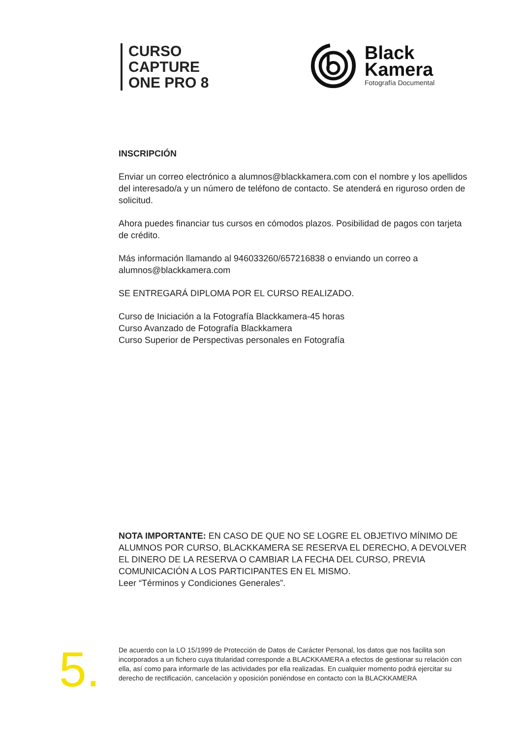CURSO
CAPTURE
ONE PRO 8
Black
Kamera
Fotografía Documental
INSCRIPCIÓN
Enviar un correo electrónico a alumnos@blackkamera.com con el nombre y los apellidos del interesado/a y un número de teléfono de contacto. Se atenderá en riguroso orden de solicitud.
Ahora puedes financiar tus cursos en cómodos plazos. Posibilidad de pagos con tarjeta de crédito.
Más información llamando al 946033260/657216838 o enviando un correo a alumnos@blackkamera.com
SE ENTREGARÁ DIPLOMA POR EL CURSO REALIZADO.
Curso de Iniciación a la Fotografía Blackkamera-45 horas
Curso Avanzado de Fotografía Blackkamera
Curso Superior de Perspectivas personales en Fotografía
NOTA IMPORTANTE: EN CASO DE QUE NO SE LOGRE EL OBJETIVO MÍNIMO DE ALUMNOS POR CURSO, BLACKKAMERA SE RESERVA EL DERECHO, A DEVOLVER EL DINERO DE LA RESERVA O CAMBIAR LA FECHA DEL CURSO, PREVIA COMUNICACIÓN A LOS PARTICIPANTES EN EL MISMO.
Leer “Términos y Condiciones Generales”.
5.
De acuerdo con la LO 15/1999 de Protección de Datos de Carácter Personal, los datos que nos facilita son incorporados a un fichero cuya titularidad corresponde a BLACKKAMERA a efectos de gestionar su relación con ella, así como para informarle de las actividades por ella realizadas. En cualquier momento podrá ejercitar su derecho de rectificación, cancelación y oposición poniéndose en contacto con la BLACKKAMERA